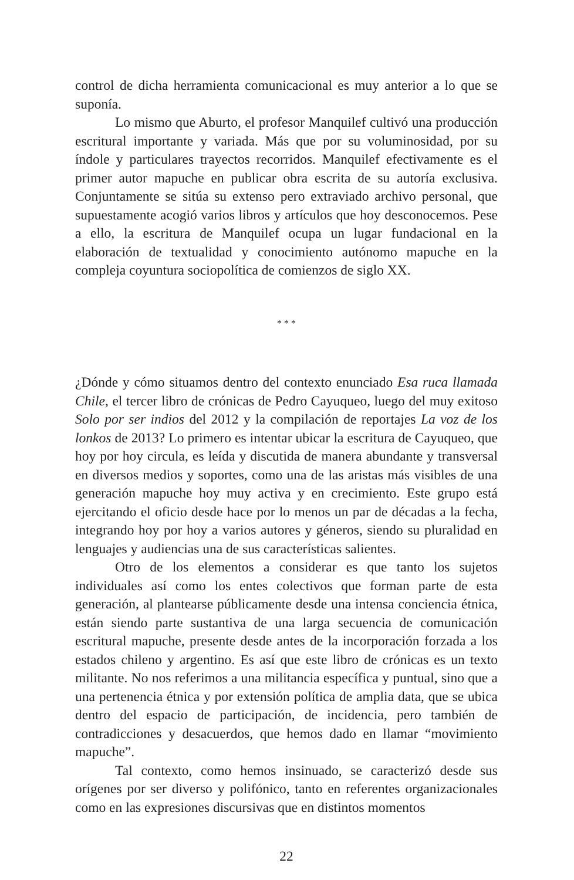control de dicha herramienta comunicacional es muy anterior a lo que se suponía.
Lo mismo que Aburto, el profesor Manquilef cultivó una producción escritural importante y variada. Más que por su voluminosidad, por su índole y particulares trayectos recorridos. Manquilef efectivamente es el primer autor mapuche en publicar obra escrita de su autoría exclusiva. Conjuntamente se sitúa su extenso pero extraviado archivo personal, que supuestamente acogió varios libros y artículos que hoy desconocemos. Pese a ello, la escritura de Manquilef ocupa un lugar fundacional en la elaboración de textualidad y conocimiento autónomo mapuche en la compleja coyuntura sociopolítica de comienzos de siglo XX.
* * *
¿Dónde y cómo situamos dentro del contexto enunciado Esa ruca llamada Chile, el tercer libro de crónicas de Pedro Cayuqueo, luego del muy exitoso Solo por ser indios del 2012 y la compilación de reportajes La voz de los lonkos de 2013? Lo primero es intentar ubicar la escritura de Cayuqueo, que hoy por hoy circula, es leída y discutida de manera abundante y transversal en diversos medios y soportes, como una de las aristas más visibles de una generación mapuche hoy muy activa y en crecimiento. Este grupo está ejercitando el oficio desde hace por lo menos un par de décadas a la fecha, integrando hoy por hoy a varios autores y géneros, siendo su pluralidad en lenguajes y audiencias una de sus características salientes.
Otro de los elementos a considerar es que tanto los sujetos individuales así como los entes colectivos que forman parte de esta generación, al plantearse públicamente desde una intensa conciencia étnica, están siendo parte sustantiva de una larga secuencia de comunicación escritural mapuche, presente desde antes de la incorporación forzada a los estados chileno y argentino. Es así que este libro de crónicas es un texto militante. No nos referimos a una militancia específica y puntual, sino que a una pertenencia étnica y por extensión política de amplia data, que se ubica dentro del espacio de participación, de incidencia, pero también de contradicciones y desacuerdos, que hemos dado en llamar “movimiento mapuche”.
Tal contexto, como hemos insinuado, se caracterizó desde sus orígenes por ser diverso y polifónico, tanto en referentes organizacionales como en las expresiones discursivas que en distintos momentos
22